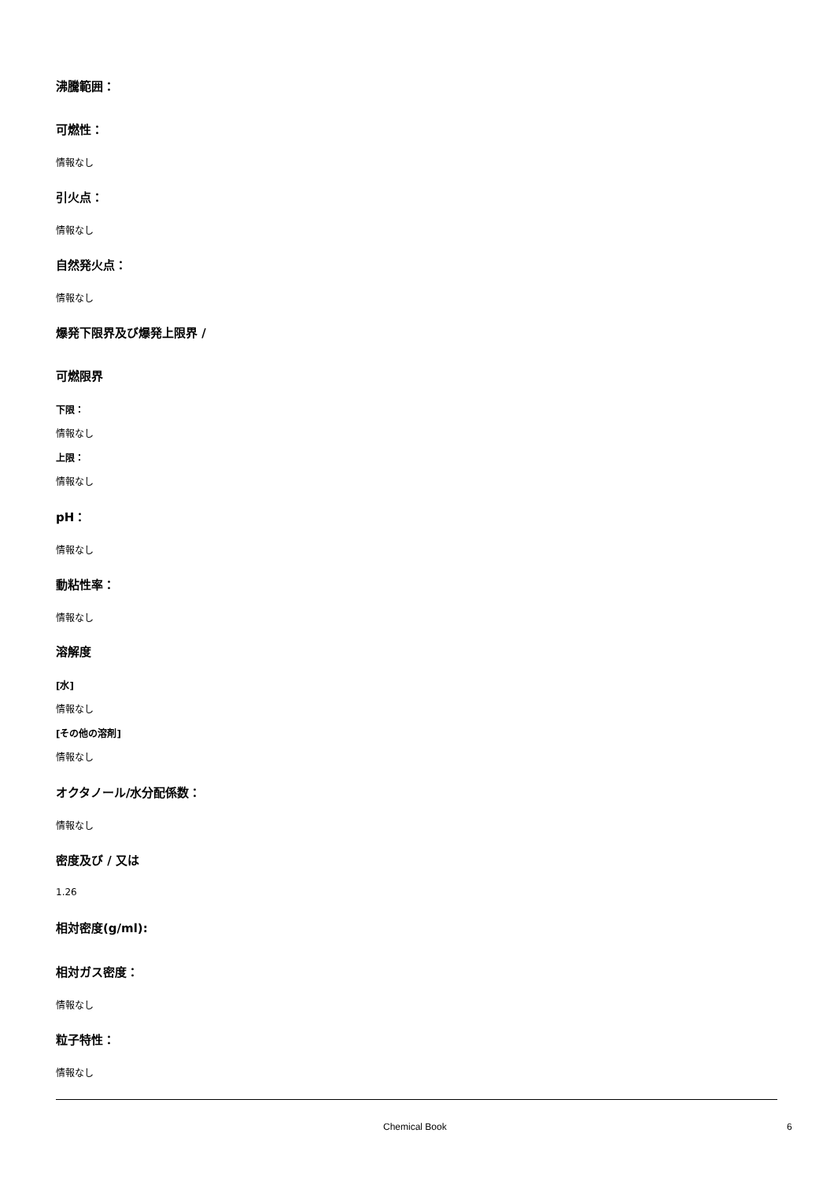沸騰範囲：
可燃性：
情報なし
引火点：
情報なし
自然発火点：
情報なし
爆発下限界及び爆発上限界 /
可燃限界
下限：
情報なし
上限：
情報なし
pH：
情報なし
動粘性率：
情報なし
溶解度
[水]
情報なし
[その他の溶剤]
情報なし
オクタノール/水分配係数：
情報なし
密度及び / 又は
1.26
相対密度(g/ml):
相対ガス密度：
情報なし
粒子特性：
情報なし
Chemical Book 6